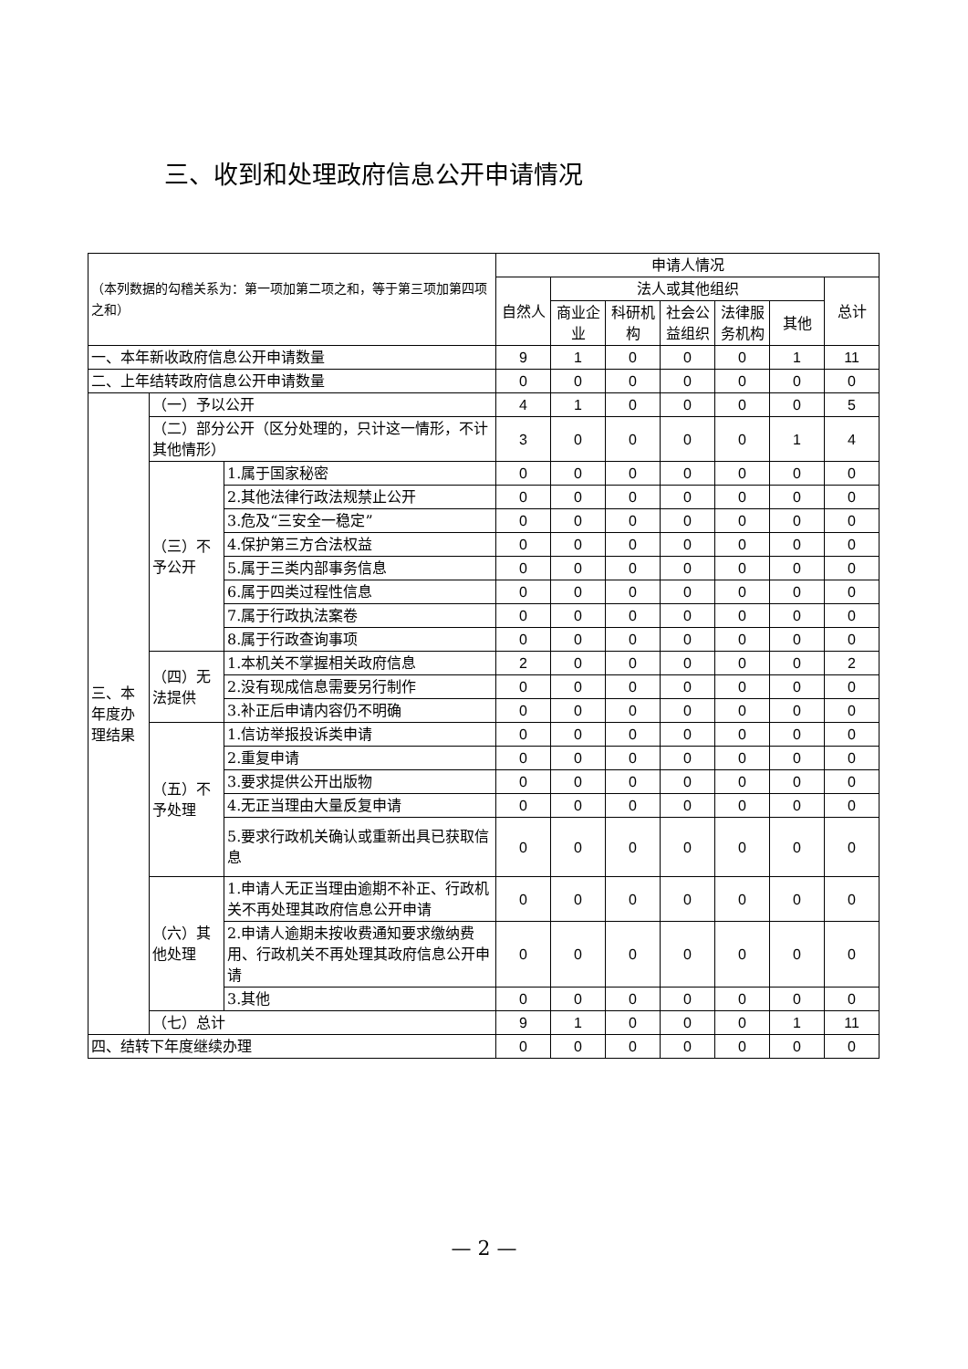三、收到和处理政府信息公开申请情况
| （本列数据的勾稽关系为：第一项加第二项之和，等于第三项加第四项之和） | | | 申请人情况 | | | | | | |
| | | | 自然人 | 法人或其他组织 | | | | | 总计 |
| | | | | 商业企业 | 科研机构 | 社会公益组织 | 法律服务机构 | 其他 | |
| 一、本年新收政府信息公开申请数量 | | | 9 | 1 | 0 | 0 | 0 | 1 | 11 |
| 二、上年结转政府信息公开申请数量 | | | 0 | 0 | 0 | 0 | 0 | 0 | 0 |
| 三、本年度办理结果 | （一）予以公开 | | 4 | 1 | 0 | 0 | 0 | 0 | 5 |
| | （二）部分公开（区分处理的，只计这一情形，不计其他情形） | | 3 | 0 | 0 | 0 | 0 | 1 | 4 |
| | （三）不予公开 | 1.属于国家秘密 | 0 | 0 | 0 | 0 | 0 | 0 | 0 |
| | | 2.其他法律行政法规禁止公开 | 0 | 0 | 0 | 0 | 0 | 0 | 0 |
| | | 3.危及“三安全一稳定” | 0 | 0 | 0 | 0 | 0 | 0 | 0 |
| | | 4.保护第三方合法权益 | 0 | 0 | 0 | 0 | 0 | 0 | 0 |
| | | 5.属于三类内部事务信息 | 0 | 0 | 0 | 0 | 0 | 0 | 0 |
| | | 6.属于四类过程性信息 | 0 | 0 | 0 | 0 | 0 | 0 | 0 |
| | | 7.属于行政执法案卷 | 0 | 0 | 0 | 0 | 0 | 0 | 0 |
| | | 8.属于行政查询事项 | 0 | 0 | 0 | 0 | 0 | 0 | 0 |
| | （四）无法提供 | 1.本机关不掌握相关政府信息 | 2 | 0 | 0 | 0 | 0 | 0 | 2 |
| | | 2.没有现成信息需要另行制作 | 0 | 0 | 0 | 0 | 0 | 0 | 0 |
| | | 3.补正后申请内容仍不明确 | 0 | 0 | 0 | 0 | 0 | 0 | 0 |
| | （五）不予处理 | 1.信访举报投诉类申请 | 0 | 0 | 0 | 0 | 0 | 0 | 0 |
| | | 2.重复申请 | 0 | 0 | 0 | 0 | 0 | 0 | 0 |
| | | 3.要求提供公开出版物 | 0 | 0 | 0 | 0 | 0 | 0 | 0 |
| | | 4.无正当理由大量反复申请 | 0 | 0 | 0 | 0 | 0 | 0 | 0 |
| | | 5.要求行政机关确认或重新出具已获取信息 | 0 | 0 | 0 | 0 | 0 | 0 | 0 |
| | （六）其他处理 | 1.申请人无正当理由逾期不补正、行政机关不再处理其政府信息公开申请 | 0 | 0 | 0 | 0 | 0 | 0 | 0 |
| | | 2.申请人逾期未按收费通知要求缴纳费用、行政机关不再处理其政府信息公开申请 | 0 | 0 | 0 | 0 | 0 | 0 | 0 |
| | | 3.其他 | 0 | 0 | 0 | 0 | 0 | 0 | 0 |
| | （七）总计 | | 9 | 1 | 0 | 0 | 0 | 1 | 11 |
| 四、结转下年度继续办理 | | | 0 | 0 | 0 | 0 | 0 | 0 | 0 |
— 2 —